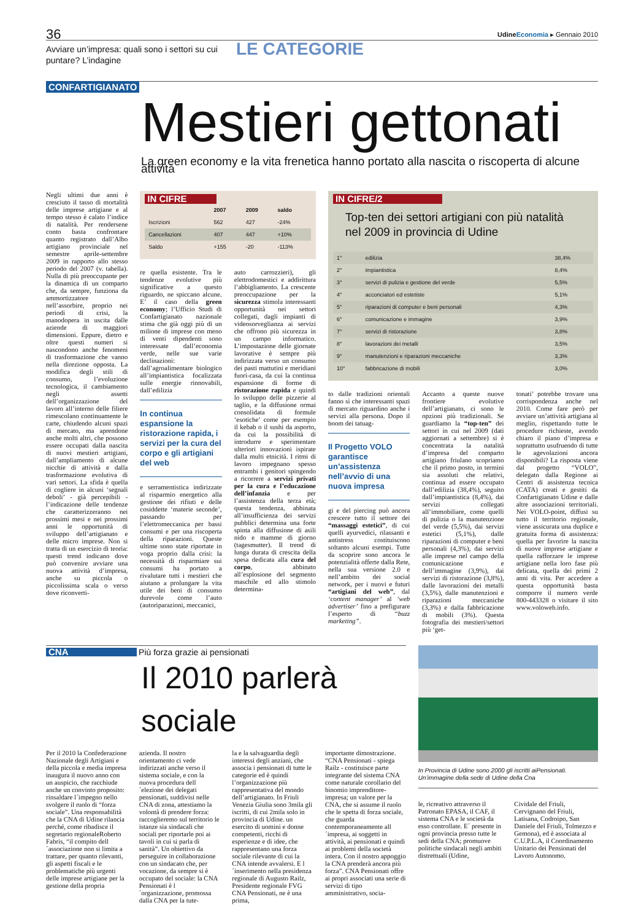36 UdineEconomia ▸ Gennaio 2010
Avviare un’impresa: quali sono i settori su cui puntare? L’indagine
LE CATEGORIE
CONFARTIGIANATO
Mestieri gettonati
La green economy e la vita frenetica hanno portato alla nascita o riscoperta di alcune attività
Negli ultimi due anni è cresciuto il tasso di mortalità delle imprese artigiane e al tempo stesso è calato l’indice di natalità. Per rendersene conto basta confrontare quanto registrato dall’Albo artigiano provinciale nel semestre aprile-settembre 2009 in rapporto allo stesso periodo del 2007 (v. tabella). Nulla di più preoccupante per la dinamica di un comparto che, da sempre, funziona da ammortizzatore nell’assorbire, proprio nei periodi di crisi, la manodopera in uscita dalle aziende di maggiori dimensioni. Eppure, dietro e oltre questi numeri si nascondono anche fenomeni di trasformazione che vanno nella direzione opposta. La modifica degli stili di consumo, l’evoluzione tecnologica, il cambiamento negli assetti dell’organizzazione del lavoro all’interno delle filiere rimescolano continuamente le carte, chiudendo alcuni spazi di mercato, ma aprendone anche molti altri, che possono essere occupati dalla nascita di nuovi mestieri artigiani, dall’ampliamento di alcune nicchie di attività e dalla trasformazione evolutiva di vari settori. La sfida è quella di cogliere in alcuni ‘segnali deboli’ - già percepibili - l’indicazione delle tendenze che caratterizzeranno nei prossimi mesi e nei prossimi anni le opportunità di sviluppo dell’artigianato e delle micro imprese. Non si tratta di un esercizio di teoria: questi trend indicano dove può convenire avviare una nuova attività d’impresa, anche su piccola o piccolissima scala o verso dove riconverti-
IN CIFRE
| | 2007 | 2009 | saldo |
| --- | --- | --- | --- |
| Iscrizioni | 562 | 427 | -24% |
| Cancellazioni | 407 | 447 | +10% |
| Saldo | +155 | -20 | -113% |
re quella esistente. Tra le tendenze evolutive più significative a questo riguardo, ne spiccano alcune. E’ il caso della green economy; l’Ufficio Studi di Confartigianato nazionale stima che già oggi più di un milione di imprese con meno di venti dipendenti sono interessate dall’economia verde, nelle sue varie declinazioni: dall’agroalimentare biologico all’impiantistica focalizzata sulle energie rinnovabili, dall’edilizia
In continua espansione la ristorazione rapida, i servizi per la cura del corpo e gli artigiani del web
e serramentistica indirizzate al risparmio energetico alla gestione dei rifiuti e delle cosiddette ‘materie seconde’, passando per l’elettromeccanica per bassi consumi e per una riscoperta della riparazioni. Queste ultime sono state riportate in voga proprio dalla crisi: la necessità di risparmiare sui consumi ha portato a rivalutare tutti i mestieri che aiutano a prolungare la vita utile dei beni di consumo durevole come l’auto (autoriparazioni, meccanici,
auto carrozzieri), gli elettrodomestici e addirittura l’abbigliamento. La crescente preoccupazione per la sicurezza stimola interessanti opportunità nei settori collegati, dagli impianti di videosorveglianza ai servizi che offrono più sicurezza in un campo informatico. L’impostazione delle giornate lavorative è sempre più indirizzata verso un consumo dei pasti mattutini e meridiani fuori-casa, da cui la continua espansione di forme di ristorazione rapida e quindi lo sviluppo delle pizzerie al taglio, e la diffusione ormai consolidata di formule ‘esotiche’ come per esempio il kebab o il sushi da asporto, da cui la possibilità di introdurre e sperimentare ulteriori innovazioni ispirate dalla multi etnicità. I ritmi di lavoro impegnano spesso entrambi i genitori spingendo a ricorrere a servizi privati per la cura e l’educazione dell’infanzia e per l’assistenza della terza età; questa tendenza, abbinata all’insufficienza dei servizi pubblici determina una forte spinta alla diffusione di asili nido e mamme di giorno (tagesmutter). Il trend di lunga durata di crescita della spesa dedicata alla cura del corpo, abbinato all’esplosione del segmento maschile ed allo stimolo determina-
IN CIFRE/2
Top-ten dei settori artigiani con più natalità nel 2009 in provincia di Udine
| 1° | edilizia | 38,4% |
| 2° | impiantistica | 8,4% |
| 3° | servizi di pulizia e gestione del verde | 5,5% |
| 4° | acconciatori ed estetiste | 5,1% |
| 5° | riparazioni di computer e beni personali | 4,3% |
| 6° | comunicazione e immagine | 3,9% |
| 7° | servizi di ristorazione | 3,8% |
| 8° | lavorazioni dei metalli | 3,5% |
| 9° | manutenzioni e riparazioni meccaniche | 3,3% |
| 10° | fabbricazione di mobili | 3,0% |
to dalle tradizioni orientali fanno sì che interessanti spazi di mercato riguardino anche i servizi alla persona. Dopo il boom dei tatuag-
Il Progetto VOLO garantisce un’assistenza nell’avvio di una nuova impresa
gi e del piercing può ancora crescere tutto il settore dei “massaggi estetici”, di cui quelli ayurvedici, rilassanti e antistress costituiscono soltanto alcuni esempi. Tutte da scoprire sono ancora le potenzialità offerte dalla Rete, nella sua versione 2.0 e nell’ambito dei social network, per i nuovi e futuri “artigiani del web”, dal ‘content manager’ al ‘web advertiser’ fino a prefigurare l’esperto di “buzz marketing”.
Accanto a queste nuove frontiere evolutive dell’artigianato, ci sono le opzioni più tradizionali. Se guardiamo la “top-ten” dei settori in cui nel 2009 (dati aggiornati a settembre) si è concentrata la natalità d’impresa del comparto artigiano friulano scopriamo che il primo posto, in termini sia assoluti che relativi, continua ad essere occupato dall’edilizia (38,4%), seguito dall’impiantistica (8,4%), dai servizi collegati all’immobiliare, come quelli di pulizia o la manutenzione del verde (5,5%), dai servizi estetici (5,1%), dalle riparazioni di computer e beni personali (4,3%), dai servizi alle imprese nel campo della comunicazione e dell’immagine (3,9%), dai servizi di ristorazione (3,8%), dalle lavorazioni dei metalli (3,5%), dalle manutenzioni e riparazioni meccaniche (3,3%) e dalla fabbricazione di mobili (3%). Questa fotografia dei mestieri/settori più ‘get-
tonati’ potrebbe trovare una corrispondenza anche nel 2010. Come fare però per avviare un’attività artigiana al meglio, rispettando tutte le procedure richieste, avendo chiaro il piano d’impresa e soprattutto usufruendo di tutte le agevolazioni ancora disponibili? La risposta viene dal progetto “VOLO”, delegato dalla Regione ai Centri di assistenza tecnica (CATA) creati e gestiti da Confartigianato Udine e dalle altre associazioni territoriali. Nei VOLO-point, diffusi su tutto il territorio regionale, viene assicurata una duplice e gratuita forma di assistenza: quella per favorire la nascita di nuove imprese artigiane e quella rafforzare le imprese artigiane nella loro fase più delicata, quella dei primi 2 anni di vita. Per accedere a questa opportunità basta comporre il numero verde 800-443328 o visitare il sito www.voloweb.info.
CNA Più forza grazie ai pensionati
Il 2010 parlerà sociale
Per il 2010 la Confederazione Nazionale degli Artigiani e della piccola e media impresa inaugura il nuovo anno con un auspicio, che racchiude anche un convinto proposito: rinsaldare l´impegno nello svolgere il ruolo di “forza sociale”. Una responsabilità che la CNA di Udine rilancia perché, come ribadisce il segretario regionaleRoberto Fabris, “il compito dell´associazione non si limita a trattare, per quanto rilevanti, gli aspetti fiscali e le problematiche più urgenti delle imprese artigiane per la gestione della propria
azienda. Il nostro orientamento ci vede indirizzati anche verso il sistema sociale, e con la nuova procedura dell´elezione dei delegati pensionati, suddivisi nelle CNA di zona, attestiamo la volontà di prendere forza: raccoglieremo sul territorio le istanze sia sindacali che sociali per riportarle poi ai tavoli in cui si parla di sanità”. Un obiettivo da perseguire in collaborazione con un sindacato che, per vocazione, da sempre si è occupato del sociale: la CNA Pensionati è l´organizzazione, promossa dalla CNA per la tute-
la e la salvaguardia degli interessi degli anziani, che associa i pensionati di tutte le categorie ed è quindi l’organizzazione più rappresentativa del mondo dell’artigianato. In Friuli Venezia Giulia sono 3mila gli iscritti, di cui 2mila solo in provincia di Udine. un esercito di uomini e donne competenti, ricchi di esperienze e di idee, che rappresentano una forza sociale rilevante di cui la CNA intende avvalersi. E l´inserimento nella presidenza regionale di Augusto Railz, Presidente regionale FVG CNA Pensionati, ne è una prima,
importante dimostrazione. “CNA Pensionati - spiega Railz - costituisce parte integrante del sistema CNA come naturale corollario del binomio imprenditore-impresa; un valore per la CNA, che si assume il ruolo che le spetta di forza sociale, che guarda contemporaneamente all´impresa, ai soggetti in attività, ai pensionati e quindi ai problemi della società intera. Con il nostro appoggio la CNA prenderà ancora più forza”. CNA Pensionati offre ai propri associati una serie di servizi di tipo amministrativo, socia-
In Provincia di Udine sono 2000 gli iscritti aiPensionati. Un’immagine della sede di Udine della Cna
le, ricreativo attraverso il Patronato EPASA, il CAF, il sistema CNA e le società da esso controllate. E´ presente in ogni provincia presso tutte le sedi della CNA; promuove politiche sindacali negli ambiti distrettuali (Udine,
Cividale del Friuli, Cervignano del Friuli, Latisana, Codroipo, San Daniele del Friuli, Tolmezzo e Gemona), ed è associata al C.U.P.L.A, il Coordinamento Unitario dei Pensionati del Lavoro Autonomo.